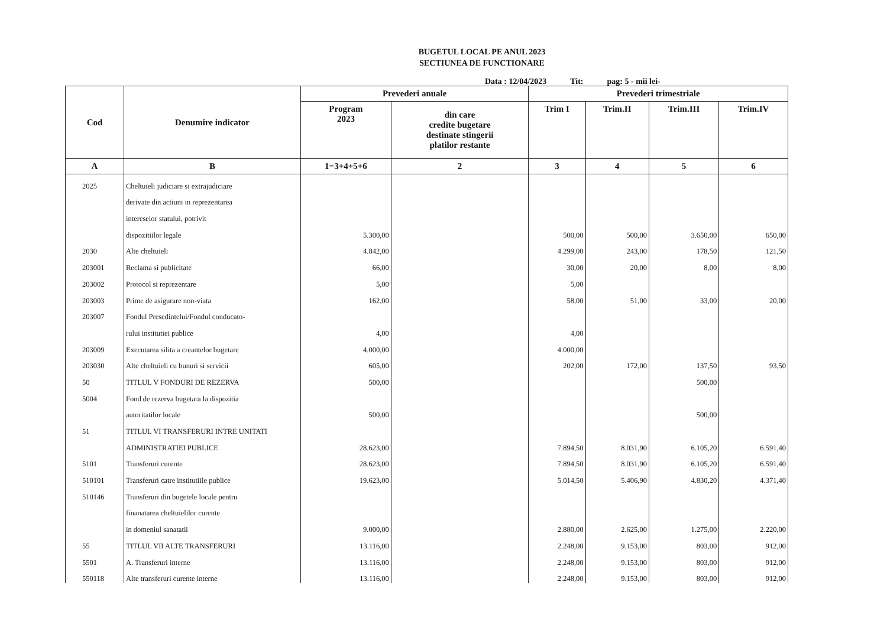BUGETUL LOCAL PE ANUL 2023
SECTIUNEA DE FUNCTIONARE
Data : 12/04/2023 Tit: pag: 5 - mii lei-
| Cod | Denumire indicator | Prevederi anuale | | Prevederi trimestriale | | | |
| --- | --- | --- | --- | --- | --- | --- | --- |
| | | Program 2023 | din care credite bugetare destinate stingerii platilor restante | Trim I | Trim.II | Trim.III | Trim.IV |
| A | B | 1=3+4+5+6 | 2 | 3 | 4 | 5 | 6 |
| 2025 | Cheltuieli judiciare si extrajudiciare | | | | | | |
| | derivate din actiuni in reprezentarea | | | | | | |
| | intereselor statului, potrivit | | | | | | |
| | dispozitiilor legale | 5.300,00 | | 500,00 | 500,00 | 3.650,00 | 650,00 |
| 2030 | Alte cheltuieli | 4.842,00 | | 4.299,00 | 243,00 | 178,50 | 121,50 |
| 203001 | Reclama si publicitate | 66,00 | | 30,00 | 20,00 | 8,00 | 8,00 |
| 203002 | Protocol si reprezentare | 5,00 | | 5,00 | | | |
| 203003 | Prime de asigurare non-viata | 162,00 | | 58,00 | 51,00 | 33,00 | 20,00 |
| 203007 | Fondul Presedintelui/Fondul conducato- | | | | | | |
| | rului institutiei publice | 4,00 | | 4,00 | | | |
| 203009 | Executarea silita a creantelor bugetare | 4.000,00 | | 4.000,00 | | | |
| 203030 | Alte cheltuieli cu bunuri si servicii | 605,00 | | 202,00 | 172,00 | 137,50 | 93,50 |
| 50 | TITLUL V FONDURI DE REZERVA | 500,00 | | | | 500,00 | |
| 5004 | Fond de rezerva bugetara la dispozitia | | | | | | |
| | autoritatilor locale | 500,00 | | | | 500,00 | |
| 51 | TITLUL VI TRANSFERURI INTRE UNITATI | | | | | | |
| | ADMINISTRATIEI PUBLICE | 28.623,00 | | 7.894,50 | 8.031,90 | 6.105,20 | 6.591,40 |
| 5101 | Transferuri curente | 28.623,00 | | 7.894,50 | 8.031,90 | 6.105,20 | 6.591,40 |
| 510101 | Transferuri catre institutiile publice | 19.623,00 | | 5.014,50 | 5.406,90 | 4.830,20 | 4.371,40 |
| 510146 | Transferuri din bugetele locale pentru | | | | | | |
| | finanatarea cheltuielilor curente | | | | | | |
| | in domeniul sanatatii | 9.000,00 | | 2.880,00 | 2.625,00 | 1.275,00 | 2.220,00 |
| 55 | TITLUL VII ALTE TRANSFERURI | 13.116,00 | | 2.248,00 | 9.153,00 | 803,00 | 912,00 |
| 5501 | A. Transferuri interne | 13.116,00 | | 2.248,00 | 9.153,00 | 803,00 | 912,00 |
| 550118 | Alte transferuri curente interne | 13.116,00 | | 2.248,00 | 9.153,00 | 803,00 | 912,00 |